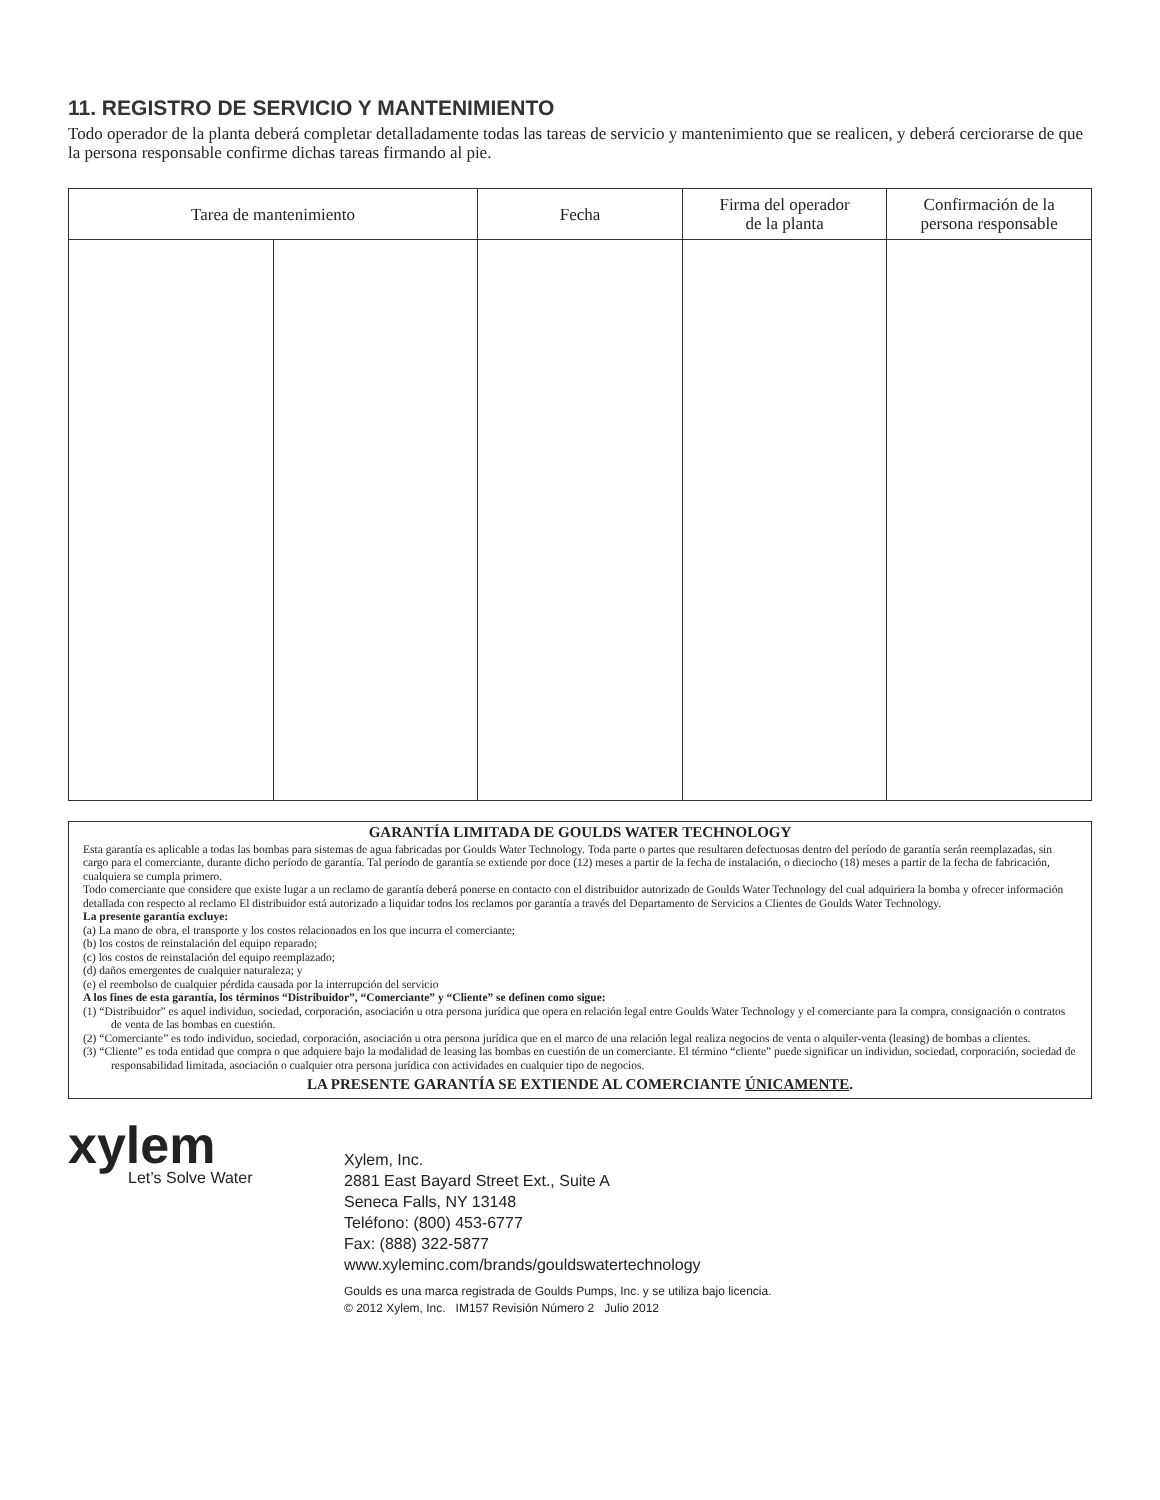11. REGISTRO DE SERVICIO Y MANTENIMIENTO
Todo operador de la planta deberá completar detalladamente todas las tareas de servicio y mantenimiento que se realicen, y deberá cerciorarse de que la persona responsable confirme dichas tareas firmando al pie.
| Tarea de mantenimiento | | Fecha | Firma del operador de la planta | Confirmación de la persona responsable |
| --- | --- | --- | --- | --- |
GARANTÍA LIMITADA DE GOULDS WATER TECHNOLOGY
Esta garantía es aplicable a todas las bombas para sistemas de agua fabricadas por Goulds Water Technology. Toda parte o partes que resultaren defectuosas dentro del período de garantía serán reemplazadas, sin cargo para el comerciante, durante dicho período de garantía. Tal período de garantía se extiende por doce (12) meses a partir de la fecha de instalación, o dieciocho (18) meses a partir de la fecha de fabricación, cualquiera se cumpla primero.
Todo comerciante que considere que existe lugar a un reclamo de garantía deberá ponerse en contacto con el distribuidor autorizado de Goulds Water Technology del cual adquiriera la bomba y ofrecer información detallada con respecto al reclamo El distribuidor está autorizado a liquidar todos los reclamos por garantía a través del Departamento de Servicios a Clientes de Goulds Water Technology.
La presente garantía excluye:
(a) La mano de obra, el transporte y los costos relacionados en los que incurra el comerciante;
(b) los costos de reinstalación del equipo reparado;
(c) los costos de reinstalación del equipo reemplazado;
(d) daños emergentes de cualquier naturaleza; y
(e) el reembolso de cualquier pérdida causada por la interrupción del servicio
A los fines de esta garantía, los términos “Distribuidor”, “Comerciante” y “Cliente” se definen como sigue:
(1) “Distribuidor” es aquel individuo, sociedad, corporación, asociación u otra persona jurídica que opera en relación legal entre Goulds Water Technology y el comerciante para la compra, consignación o contratos de venta de las bombas en cuestión.
(2) “Comerciante” es todo individuo, sociedad, corporación, asociación u otra persona jurídica que en el marco de una relación legal realiza negocios de venta o alquiler-venta (leasing) de bombas a clientes.
(3) “Cliente” es toda entidad que compra o que adquiere bajo la modalidad de leasing las bombas en cuestión de un comerciante. El término “cliente” puede significar un individuo, sociedad, corporación, sociedad de responsabilidad limitada, asociación o cualquier otra persona jurídica con actividades en cualquier tipo de negocios.
LA PRESENTE GARANTÍA SE EXTIENDE AL COMERCIANTE ÚNICAMENTE.
xylem
Let’s Solve Water
Xylem, Inc.
2881 East Bayard Street Ext., Suite A
Seneca Falls, NY 13148
Teléfono: (800) 453-6777
Fax: (888) 322-5877
www.xyleminc.com/brands/gouldswatertechnology
Goulds es una marca registrada de Goulds Pumps, Inc. y se utiliza bajo licencia.
© 2012 Xylem, Inc. IM157 Revisión Número 2 Julio 2012